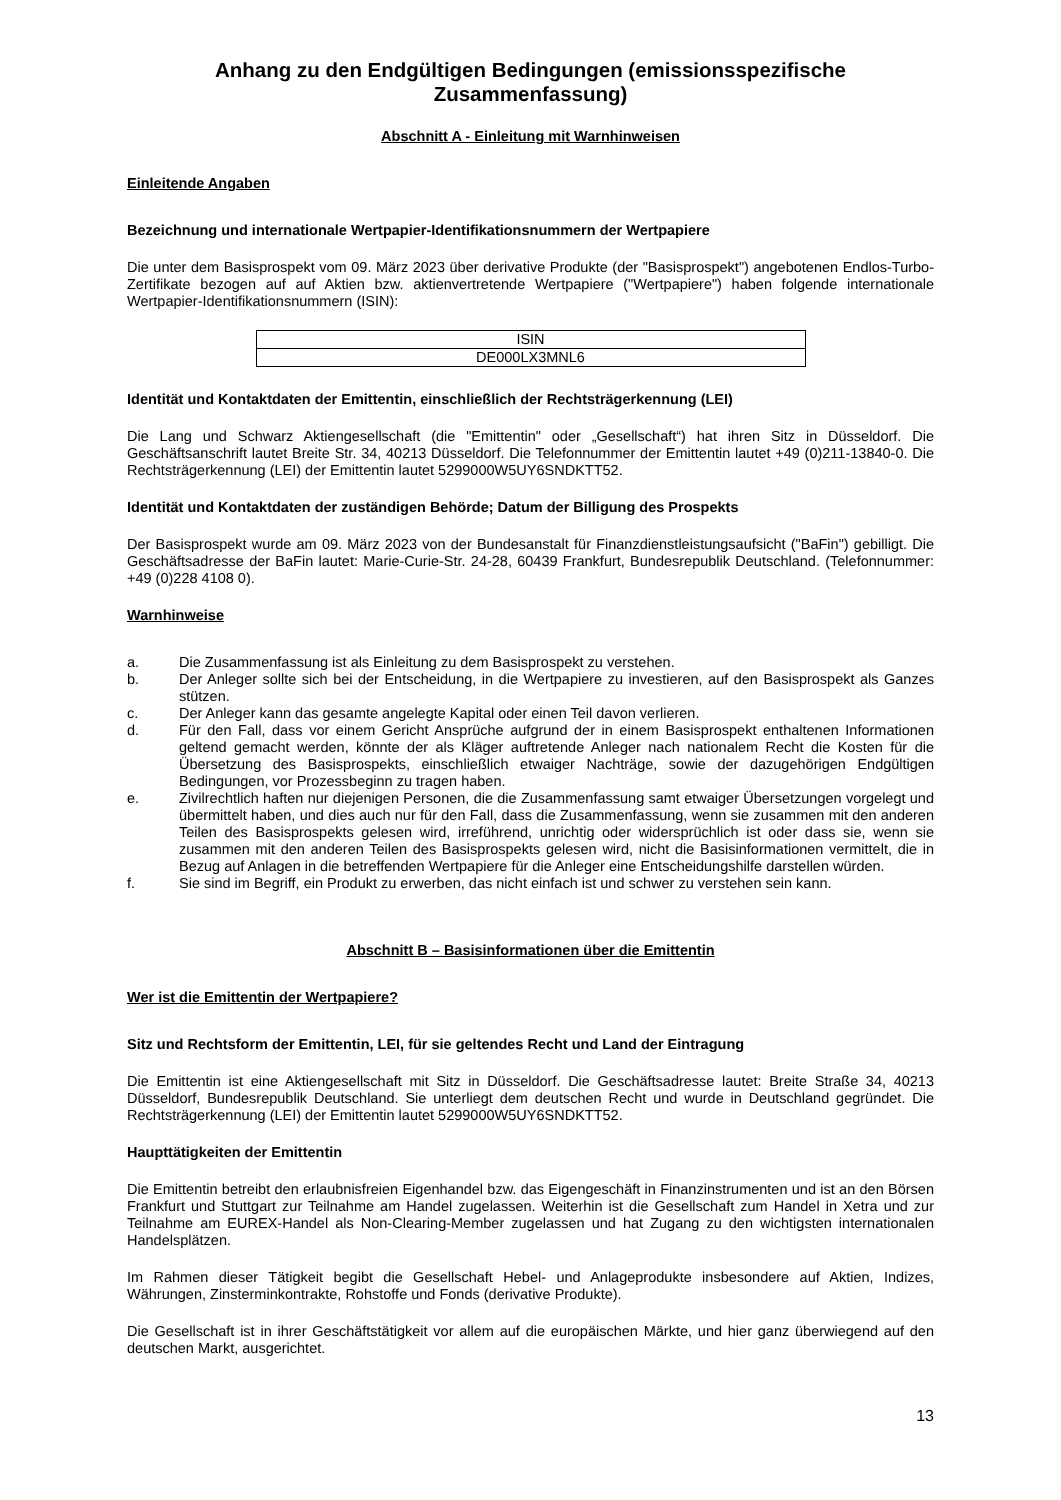Anhang zu den Endgültigen Bedingungen (emissionsspezifische Zusammenfassung)
Abschnitt A - Einleitung mit Warnhinweisen
Einleitende Angaben
Bezeichnung und internationale Wertpapier-Identifikationsnummern der Wertpapiere
Die unter dem Basisprospekt vom 09. März 2023 über derivative Produkte (der "Basisprospekt") angebotenen Endlos-Turbo-Zertifikate bezogen auf auf Aktien bzw. aktienvertretende Wertpapiere ("Wertpapiere") haben folgende internationale Wertpapier-Identifikationsnummern (ISIN):
| ISIN |
| --- |
| DE000LX3MNL6 |
Identität und Kontaktdaten der Emittentin, einschließlich der Rechtsträgerkennung (LEI)
Die Lang und Schwarz Aktiengesellschaft (die "Emittentin" oder „Gesellschaft“) hat ihren Sitz in Düsseldorf. Die Geschäftsanschrift lautet Breite Str. 34, 40213 Düsseldorf. Die Telefonnummer der Emittentin lautet +49 (0)211-13840-0. Die Rechtsträgerkennung (LEI) der Emittentin lautet 5299000W5UY6SNDKTT52.
Identität und Kontaktdaten der zuständigen Behörde; Datum der Billigung des Prospekts
Der Basisprospekt wurde am 09. März 2023 von der Bundesanstalt für Finanzdienstleistungsaufsicht ("BaFin") gebilligt. Die Geschäftsadresse der BaFin lautet: Marie-Curie-Str. 24-28, 60439 Frankfurt, Bundesrepublik Deutschland. (Telefonnummer: +49 (0)228 4108 0).
Warnhinweise
a. Die Zusammenfassung ist als Einleitung zu dem Basisprospekt zu verstehen.
b. Der Anleger sollte sich bei der Entscheidung, in die Wertpapiere zu investieren, auf den Basisprospekt als Ganzes stützen.
c. Der Anleger kann das gesamte angelegte Kapital oder einen Teil davon verlieren.
d. Für den Fall, dass vor einem Gericht Ansprüche aufgrund der in einem Basisprospekt enthaltenen Informationen geltend gemacht werden, könnte der als Kläger auftretende Anleger nach nationalem Recht die Kosten für die Übersetzung des Basisprospekts, einschließlich etwaiger Nachträge, sowie der dazugehörigen Endgültigen Bedingungen, vor Prozessbeginn zu tragen haben.
e. Zivilrechtlich haften nur diejenigen Personen, die die Zusammenfassung samt etwaiger Übersetzungen vorgelegt und übermittelt haben, und dies auch nur für den Fall, dass die Zusammenfassung, wenn sie zusammen mit den anderen Teilen des Basisprospekts gelesen wird, irreführend, unrichtig oder widersprüchlich ist oder dass sie, wenn sie zusammen mit den anderen Teilen des Basisprospekts gelesen wird, nicht die Basisinformationen vermittelt, die in Bezug auf Anlagen in die betreffenden Wertpapiere für die Anleger eine Entscheidungshilfe darstellen würden.
f. Sie sind im Begriff, ein Produkt zu erwerben, das nicht einfach ist und schwer zu verstehen sein kann.
Abschnitt B – Basisinformationen über die Emittentin
Wer ist die Emittentin der Wertpapiere?
Sitz und Rechtsform der Emittentin, LEI, für sie geltendes Recht und Land der Eintragung
Die Emittentin ist eine Aktiengesellschaft mit Sitz in Düsseldorf. Die Geschäftsadresse lautet: Breite Straße 34, 40213 Düsseldorf, Bundesrepublik Deutschland. Sie unterliegt dem deutschen Recht und wurde in Deutschland gegründet. Die Rechtsträgerkennung (LEI) der Emittentin lautet 5299000W5UY6SNDKTT52.
Haupttätigkeiten der Emittentin
Die Emittentin betreibt den erlaubnisfreien Eigenhandel bzw. das Eigengeschäft in Finanzinstrumenten und ist an den Börsen Frankfurt und Stuttgart zur Teilnahme am Handel zugelassen. Weiterhin ist die Gesellschaft zum Handel in Xetra und zur Teilnahme am EUREX-Handel als Non-Clearing-Member zugelassen und hat Zugang zu den wichtigsten internationalen Handelsplätzen.
Im Rahmen dieser Tätigkeit begibt die Gesellschaft Hebel- und Anlageprodukte insbesondere auf Aktien, Indizes, Währungen, Zinsterminkontrakte, Rohstoffe und Fonds (derivative Produkte).
Die Gesellschaft ist in ihrer Geschäftstätigkeit vor allem auf die europäischen Märkte, und hier ganz überwiegend auf den deutschen Markt, ausgerichtet.
13